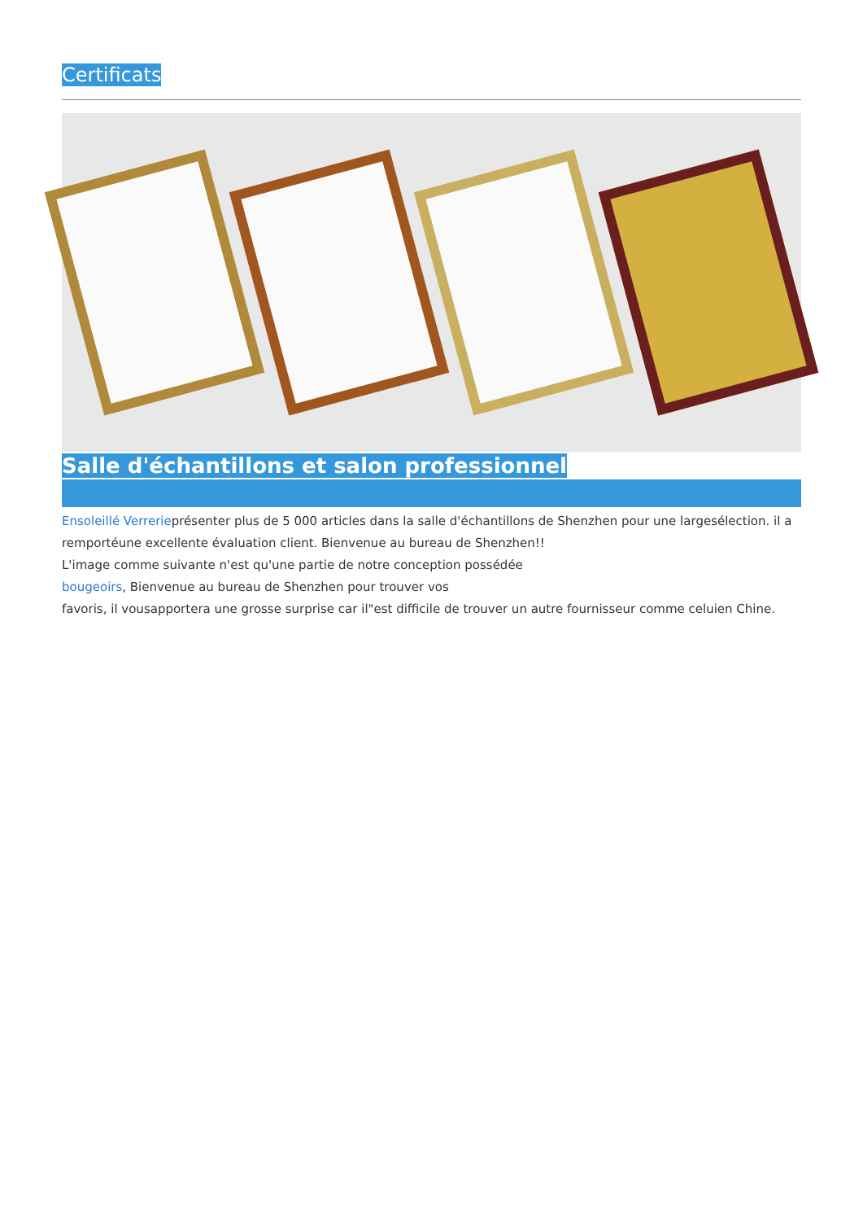Certificats
Salle d'échantillons et salon professionnel
Ensoleillé Verrerieprésenter plus de 5 000 articles dans la salle d'échantillons de Shenzhen pour une largesélection. il a remportéune excellente évaluation client. Bienvenue au bureau de Shenzhen!!
L'image comme suivante n'est qu'une partie de notre conception possédée
bougeoirs, Bienvenue au bureau de Shenzhen pour trouver vos
favoris, il vousapportera une grosse surprise car il"est difficile de trouver un autre fournisseur comme celuien Chine.